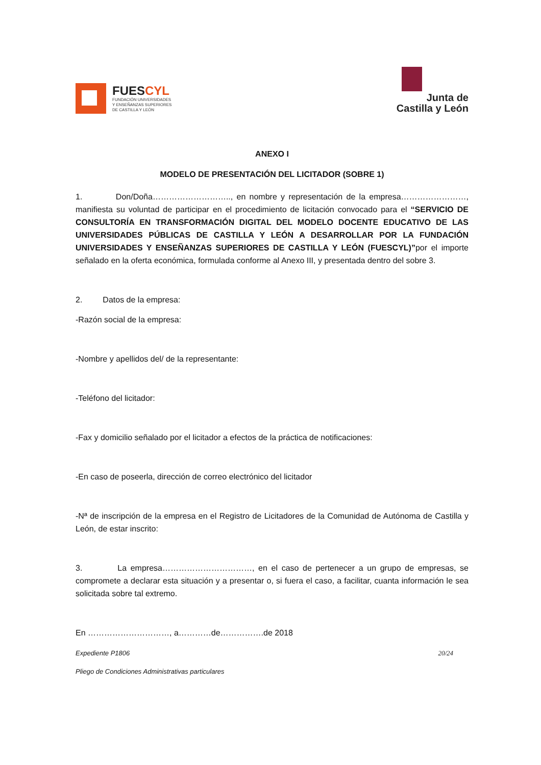FUESCYL
FUNDACIÓN UNIVERSIDADES
Y ENSEÑANZAS SUPERIORES
DE CASTILLA Y LEÓN
Junta de
Castilla y León
ANEXO I
MODELO DE PRESENTACIÓN DEL LICITADOR (SOBRE 1)
1. Don/Doña……………………….., en nombre y representación de la empresa……………………, manifiesta su voluntad de participar en el procedimiento de licitación convocado para el “SERVICIO DE CONSULTORÍA EN TRANSFORMACIÓN DIGITAL DEL MODELO DOCENTE EDUCATIVO DE LAS UNIVERSIDADES PÚBLICAS DE CASTILLA Y LEÓN A DESARROLLAR POR LA FUNDACIÓN UNIVERSIDADES Y ENSEÑANZAS SUPERIORES DE CASTILLA Y LEÓN (FUESCYL)”por el importe señalado en la oferta económica, formulada conforme al Anexo III, y presentada dentro del sobre 3.
2. Datos de la empresa:
-Razón social de la empresa:
-Nombre y apellidos del/ de la representante:
-Teléfono del licitador:
-Fax y domicilio señalado por el licitador a efectos de la práctica de notificaciones:
-En caso de poseerla, dirección de correo electrónico del licitador
-Nª de inscripción de la empresa en el Registro de Licitadores de la Comunidad de Autónoma de Castilla y León, de estar inscrito:
3. La empresa……………………………, en el caso de pertenecer a un grupo de empresas, se compromete a declarar esta situación y a presentar o, si fuera el caso, a facilitar, cuanta información le sea solicitada sobre tal extremo.
En …………………………, a…………de…………….de 2018
Expediente P1806 20/24
Pliego de Condiciones Administrativas particulares